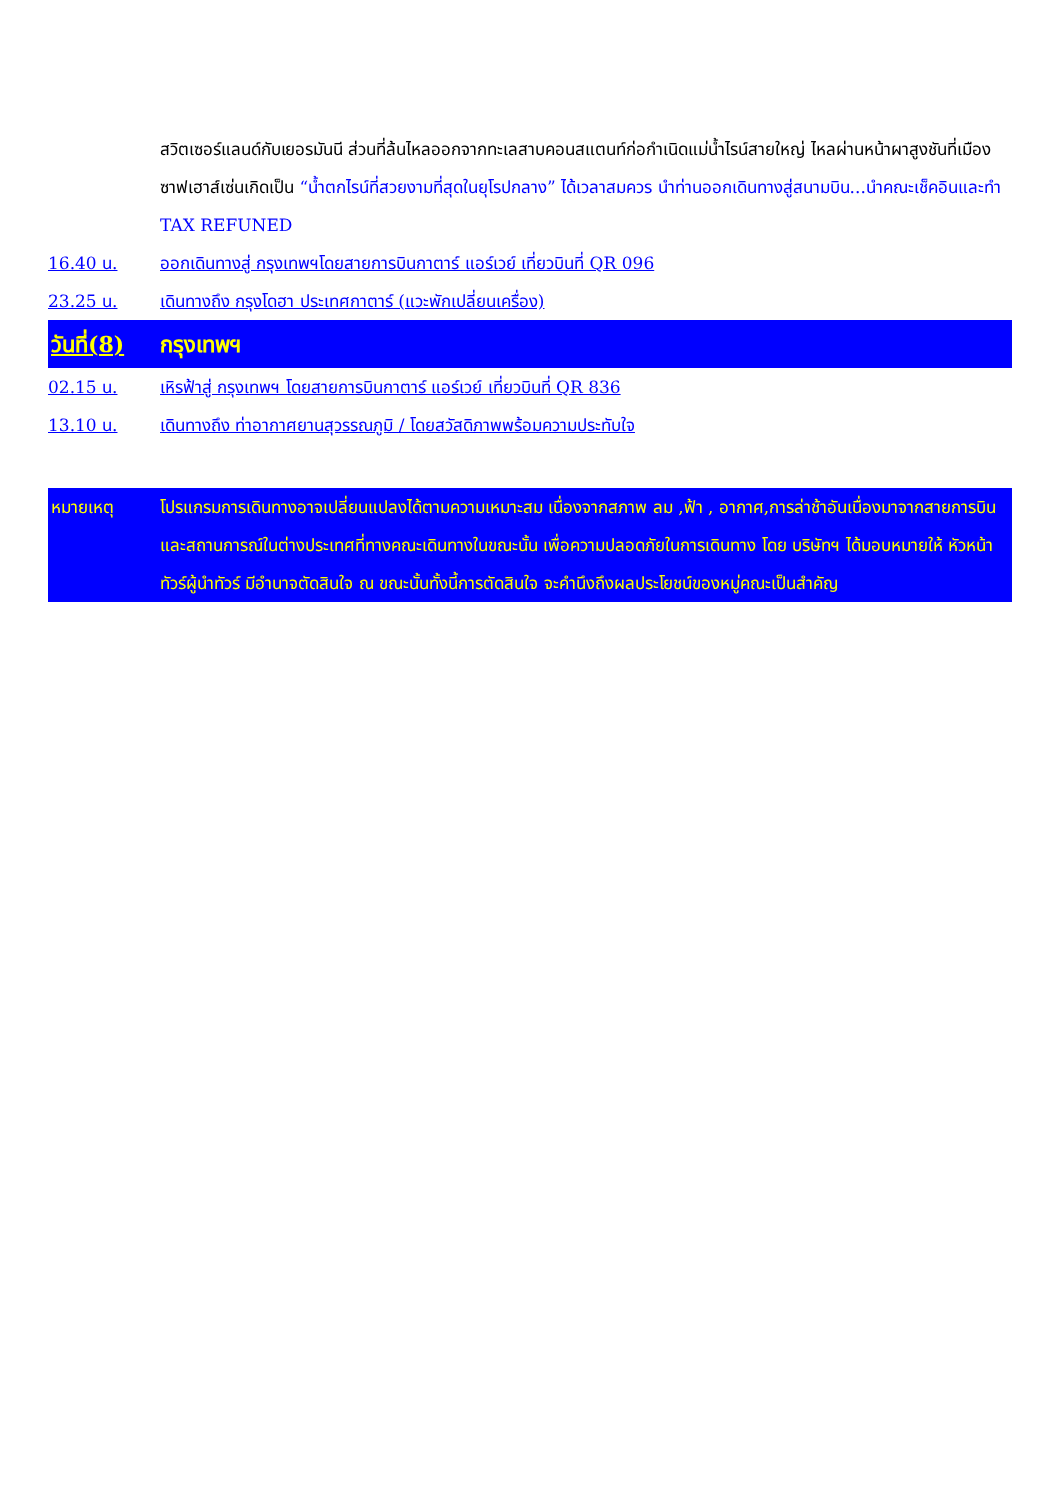สวิตเซอร์แลนด์กับเยอรมันนี ส่วนที่ล้นไหลออกจากทะเลสาบคอนสแตนท์ก่อกำเนิดแม่น้ำไรน์สายใหญ่ ไหลผ่านหน้าผาสูงชันที่เมืองซาฟเฮาส์เซ่นเกิดเป็น “น้ำตกไรน์ที่สวยงามที่สุดในยุโรปกลาง” ได้เวลาสมควร นำท่านออกเดินทางสู่สนามบิน...นำคณะเช็คอินและทำ TAX REFUNED
16.40 น. ออกเดินทางสู่ กรุงเทพฯโดยสายการบินกาตาร์ แอร์เวย์ เที่ยวบินที่ QR 096
23.25 น. เดินทางถึง กรุงโดฮา ประเทศกาตาร์ (แวะพักเปลี่ยนเครื่อง)
วันที่(8)
กรุงเทพฯ
02.15 น. เหิรฟ้าสู่ กรุงเทพฯ โดยสายการบินกาตาร์ แอร์เวย์ เที่ยวบินที่ QR 836
13.10 น. เดินทางถึง ท่าอากาศยานสุวรรณภูมิ / โดยสวัสดิภาพพร้อมความประทับใจ
หมายเหตุ โปรแกรมการเดินทางอาจเปลี่ยนแปลงได้ตามความเหมาะสม เนื่องจากสภาพ ลม ,ฟ้า , อากาศ,การล่าช้าอันเนื่องมาจากสายการบิน และสถานการณ์ในต่างประเทศที่ทางคณะเดินทางในขณะนั้น เพื่อความปลอดภัยในการเดินทาง โดย บริษัทฯ ได้มอบหมายให้ หัวหน้าทัวร์ผู้นำทัวร์ มีอำนาจตัดสินใจ ณ ขณะนั้นทั้งนี้การตัดสินใจ จะคำนึงถึงผลประโยชน์ของหมู่คณะเป็นสำคัญ